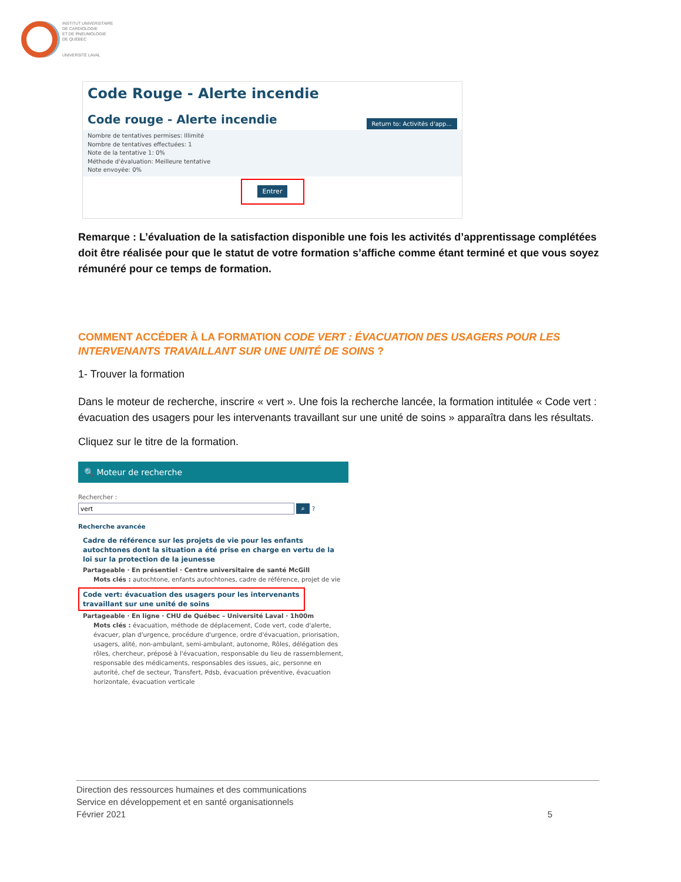INSTITUT UNIVERSITAIRE
DE CARDIOLOGIE
ET DE PNEUMOLOGIE
DE QUÉBEC
UNIVERSITÉ LAVAL
Code Rouge - Alerte incendie
Return to: Activités d'app...
Code rouge - Alerte incendie
Nombre de tentatives permises: Illimité
Nombre de tentatives effectuées: 1
Note de la tentative 1: 0%
Méthode d'évaluation: Meilleure tentative
Note envoyée: 0%
Entrer
Remarque : L’évaluation de la satisfaction disponible une fois les activités d’apprentissage complétées doit être réalisée pour que le statut de votre formation s’affiche comme étant terminé et que vous soyez rémunéré pour ce temps de formation.
COMMENT ACCÉDER À LA FORMATION CODE VERT : ÉVACUATION DES USAGERS POUR LES INTERVENANTS TRAVAILLANT SUR UNE UNITÉ DE SOINS ?
1- Trouver la formation
Dans le moteur de recherche, inscrire « vert ». Une fois la recherche lancée, la formation intitulée « Code vert : évacuation des usagers pour les intervenants travaillant sur une unité de soins » apparaîtra dans les résultats.
Cliquez sur le titre de la formation.
🔍 Moteur de recherche
Rechercher :
vert ⌕ ?
Recherche avancée
Cadre de référence sur les projets de vie pour les enfants autochtones dont la situation a été prise en charge en vertu de la loi sur la protection de la jeunesse
Partageable · En présentiel · Centre universitaire de santé McGill
Mots clés : autochtone, enfants autochtones, cadre de référence, projet de vie
Code vert: évacuation des usagers pour les intervenants travaillant sur une unité de soins
Partageable · En ligne · CHU de Québec – Université Laval · 1h00m
Mots clés : évacuation, méthode de déplacement, Code vert, code d'alerte, évacuer, plan d'urgence, procédure d'urgence, ordre d'évacuation, priorisation, usagers, alité, non-ambulant, semi-ambulant, autonome, Rôles, délégation des rôles, chercheur, préposé à l'évacuation, responsable du lieu de rassemblement, responsable des médicaments, responsables des issues, aic, personne en autorité, chef de secteur, Transfert, Pdsb, évacuation préventive, évacuation horizontale, évacuation verticale
Direction des ressources humaines et des communications
Service en développement et en santé organisationnels
Février 2021 5